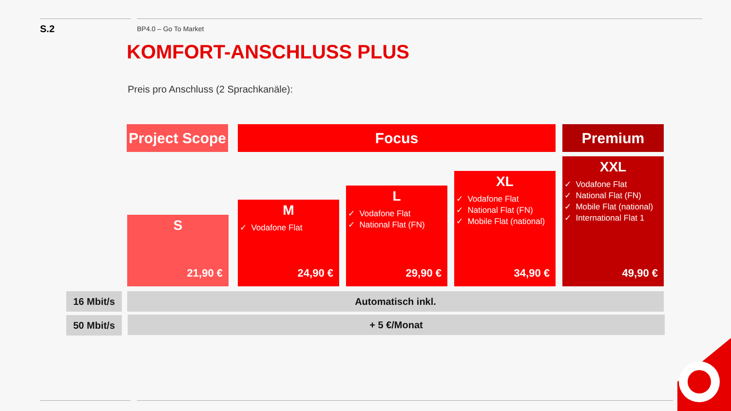S.2 BP4.0 – Go To Market
KOMFORT-ANSCHLUSS PLUS
Preis pro Anschluss (2 Sprachkanäle):
Project Scope
Focus Premium
S
21,90 €
M
✓ Vodafone Flat
24,90 €
L
✓ Vodafone Flat
✓ National Flat (FN)
29,90 €
XL
✓ Vodafone Flat
✓ National Flat (FN)
✓ Mobile Flat (national)
34,90 €
XXL
✓ Vodafone Flat
✓ National Flat (FN)
✓ Mobile Flat (national)
✓ International Flat 1
49,90 €
16 Mbit/s Automatisch inkl.
50 Mbit/s + 5 €/Monat